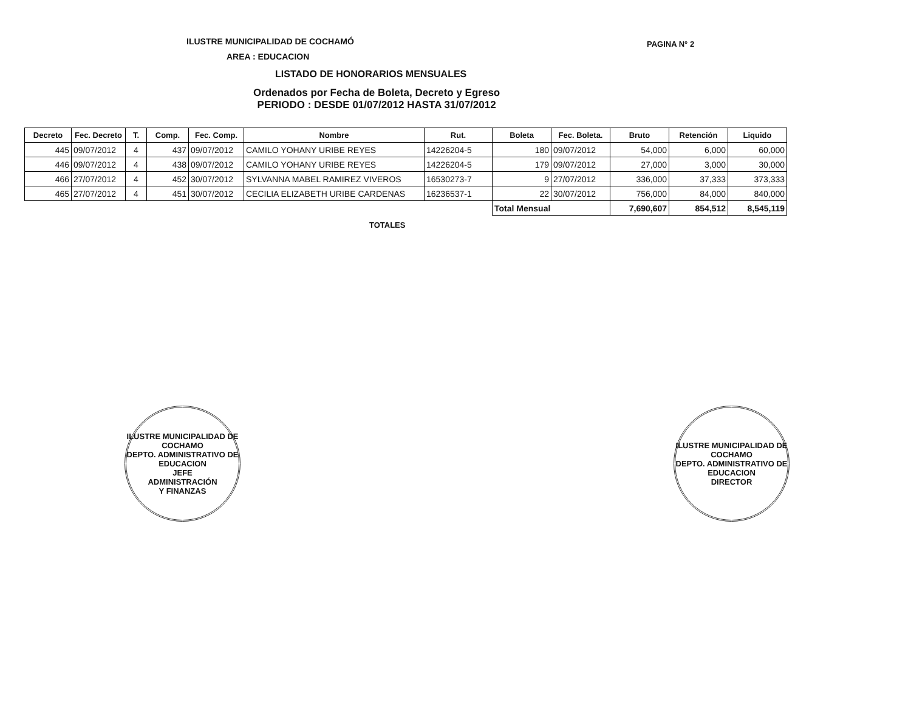ILUSTRE MUNICIPALIDAD DE COCHAMÓ
PAGINA N° 2
AREA : EDUCACION
LISTADO DE HONORARIOS MENSUALES
Ordenados por Fecha de Boleta, Decreto y Egreso
PERIODO : DESDE 01/07/2012 HASTA 31/07/2012
| Decreto | Fec. Decreto | T. | Comp. | Fec. Comp. | Nombre | Rut. | Boleta | Fec. Boleta. | Bruto | Retención | Liquido |
| --- | --- | --- | --- | --- | --- | --- | --- | --- | --- | --- | --- |
| 445 | 09/07/2012 | 4 | 437 | 09/07/2012 | CAMILO YOHANY URIBE REYES | 14226204-5 | 180 | 09/07/2012 | 54,000 | 6,000 | 60,000 |
| 446 | 09/07/2012 | 4 | 438 | 09/07/2012 | CAMILO YOHANY URIBE REYES | 14226204-5 | 179 | 09/07/2012 | 27,000 | 3,000 | 30,000 |
| 466 | 27/07/2012 | 4 | 452 | 30/07/2012 | SYLVANNA MABEL RAMIREZ VIVEROS | 16530273-7 | 9 | 27/07/2012 | 336,000 | 37,333 | 373,333 |
| 465 | 27/07/2012 | 4 | 451 | 30/07/2012 | CECILIA ELIZABETH URIBE CARDENAS | 16236537-1 | 22 | 30/07/2012 | 756,000 | 84,000 | 840,000 |
| | | | | | | | Total Mensual | | 7,690,607 | 854,512 | 8,545,119 |
TOTALES
ILUSTRE MUNICIPALIDAD DE COCHAMO
DEPTO. ADMINISTRATIVO DE EDUCACION
JEFE
ADMINISTRACIÓN
Y FINANZAS
ILUSTRE MUNICIPALIDAD DE COCHAMO
DEPTO. ADMINISTRATIVO DE EDUCACION
DIRECTOR